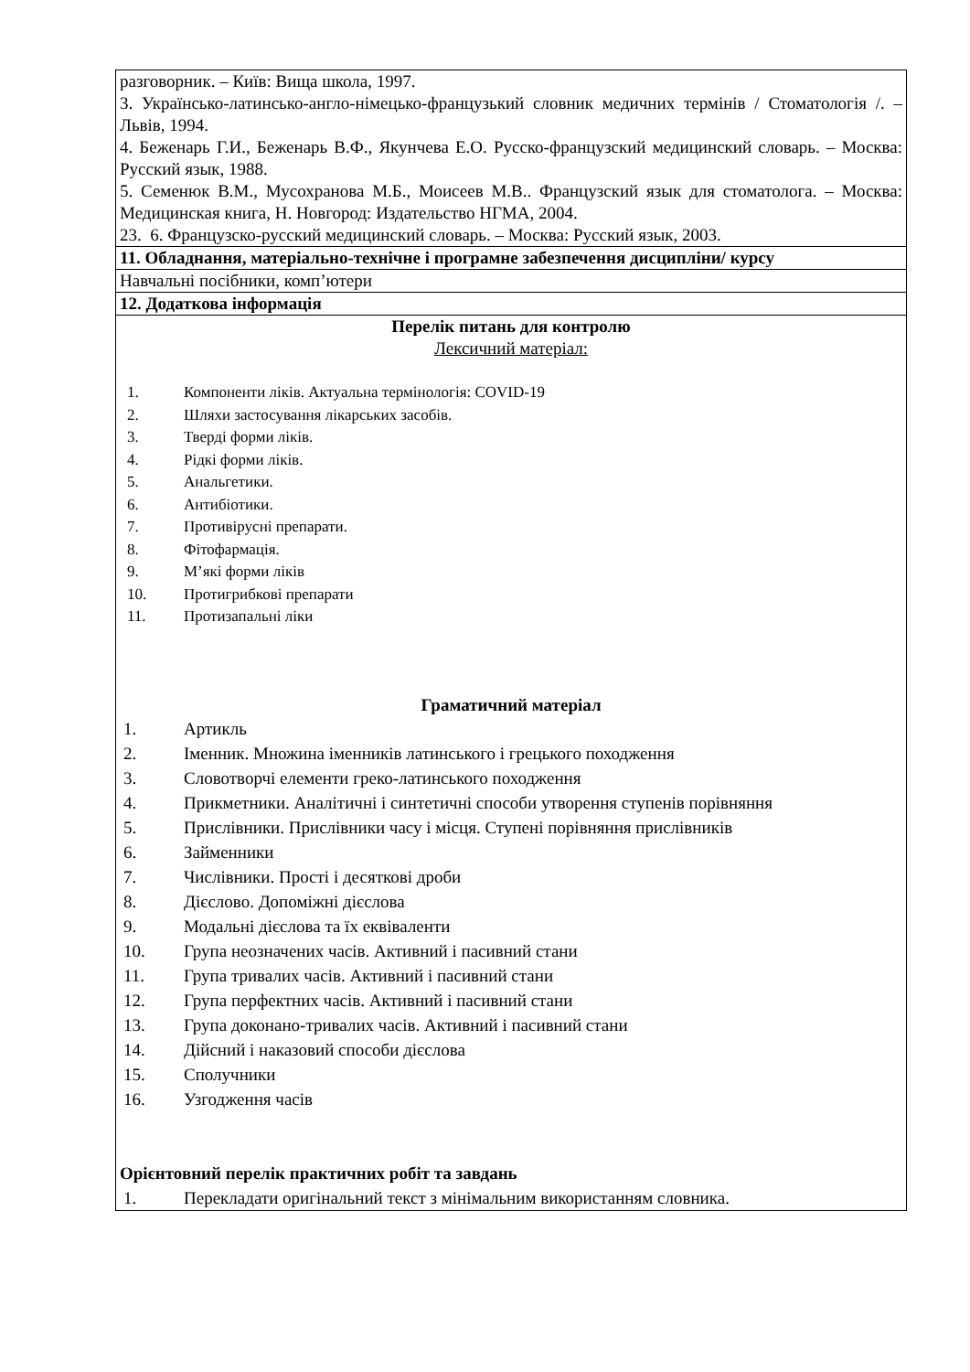| разговорник. – Київ: Вища школа, 1997. 3. Українсько-латинсько-англо-німецько-французький словник медичних термінів / Стоматологія /. – Львів, 1994. 4. Беженарь Г.И., Беженарь В.Ф., Якунчева Е.О. Русско-французский медицинский словарь. – Москва: Русский язык, 1988. 5. Семенюк В.М., Мусохранова М.Б., Моисеев М.В.. Французский язык для стоматолога. – Москва: Медицинская книга, Н. Новгород: Издательство НГМА, 2004. 23. 6. Французско-русский медицинский словарь. – Москва: Русский язык, 2003. |
| 11. Обладнання, матеріально-технічне і програмне забезпечення дисципліни/ курсу |
| Навчальні посібники, комп’ютери |
| 12. Додаткова інформація |
| Перелік питань для контролю Лексичний матеріал: 1. Компоненти ліків. Актуальна термінологія: COVID-19 2. Шляхи застосування лікарських засобів. 3. Тверді форми ліків. 4. Рідкі форми ліків. 5. Анальгетики. 6. Антибіотики. 7. Противірусні препарати. 8. Фітофармація. 9. М’які форми ліків 10. Протигрибкові препарати 11. Протизапальні ліки Граматичний матеріал 1. Артикль 2. Іменник. Множина іменників латинського і грецького походження 3. Словотворчі елементи греко-латинського походження 4. Прикметники. Аналітичні і синтетичні способи утворення ступенів порівняння 5. Прислівники. Прислівники часу і місця. Ступені порівняння прислівників 6. Займенники 7. Числівники. Прості і десяткові дроби 8. Дієслово. Допоміжні дієслова 9. Модальні дієслова та їх еквіваленти 10. Група неозначених часів. Активний і пасивний стани 11. Група тривалих часів. Активний і пасивний стани 12. Група перфектних часів. Активний і пасивний стани 13. Група доконано-тривалих часів. Активний і пасивний стани 14. Дійсний і наказовий способи дієслова 15. Сполучники 16. Узгодження часів Орієнтовний перелік практичних робіт та завдань 1. Перекладати оригінальний текст з мінімальним використанням словника. |